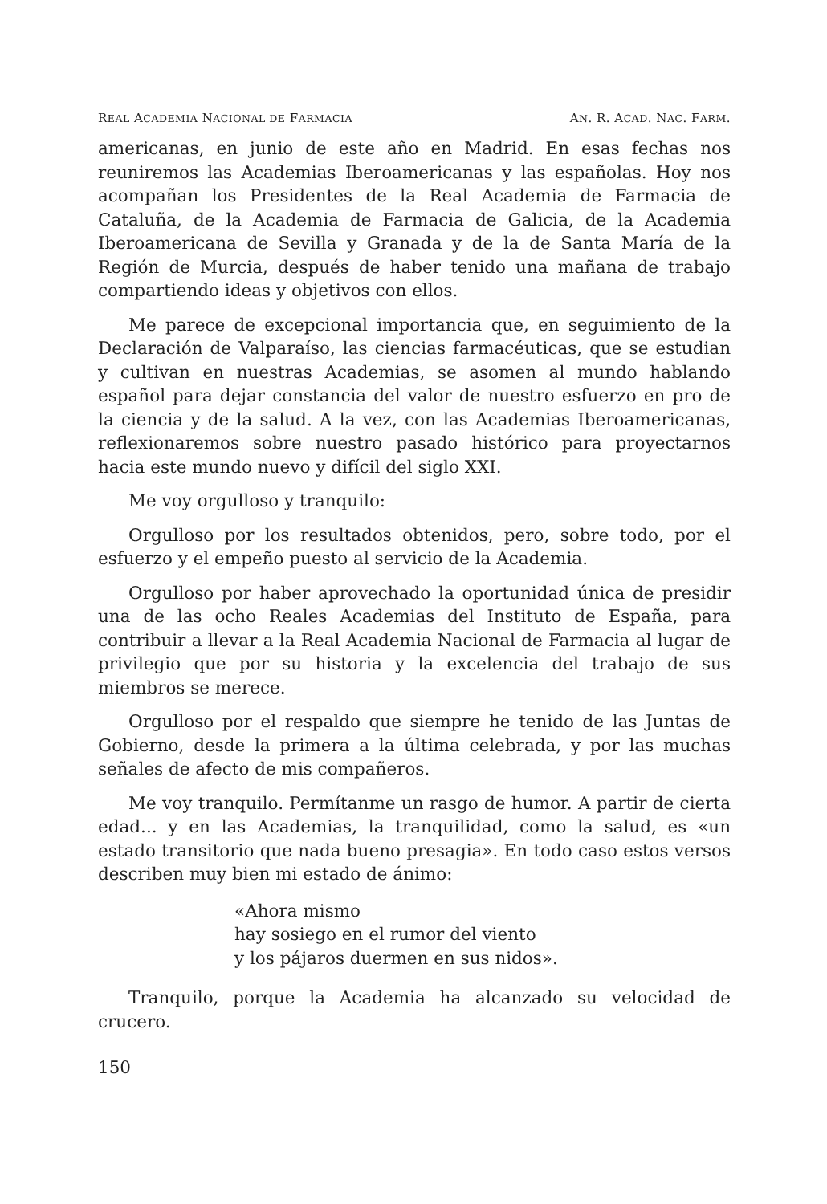REAL ACADEMIA NACIONAL DE FARMACIA AN. R. ACAD. NAC. FARM.
americanas, en junio de este año en Madrid. En esas fechas nos reuniremos las Academias Iberoamericanas y las españolas. Hoy nos acompañan los Presidentes de la Real Academia de Farmacia de Cataluña, de la Academia de Farmacia de Galicia, de la Academia Iberoamericana de Sevilla y Granada y de la de Santa María de la Región de Murcia, después de haber tenido una mañana de trabajo compartiendo ideas y objetivos con ellos.
Me parece de excepcional importancia que, en seguimiento de la Declaración de Valparaíso, las ciencias farmacéuticas, que se estudian y cultivan en nuestras Academias, se asomen al mundo hablando español para dejar constancia del valor de nuestro esfuerzo en pro de la ciencia y de la salud. A la vez, con las Academias Iberoamericanas, reflexionaremos sobre nuestro pasado histórico para proyectarnos hacia este mundo nuevo y difícil del siglo XXI.
Me voy orgulloso y tranquilo:
Orgulloso por los resultados obtenidos, pero, sobre todo, por el esfuerzo y el empeño puesto al servicio de la Academia.
Orgulloso por haber aprovechado la oportunidad única de presidir una de las ocho Reales Academias del Instituto de España, para contribuir a llevar a la Real Academia Nacional de Farmacia al lugar de privilegio que por su historia y la excelencia del trabajo de sus miembros se merece.
Orgulloso por el respaldo que siempre he tenido de las Juntas de Gobierno, desde la primera a la última celebrada, y por las muchas señales de afecto de mis compañeros.
Me voy tranquilo. Permítanme un rasgo de humor. A partir de cierta edad... y en las Academias, la tranquilidad, como la salud, es «un estado transitorio que nada bueno presagia». En todo caso estos versos describen muy bien mi estado de ánimo:
«Ahora mismo
hay sosiego en el rumor del viento
y los pájaros duermen en sus nidos».
Tranquilo, porque la Academia ha alcanzado su velocidad de crucero.
150